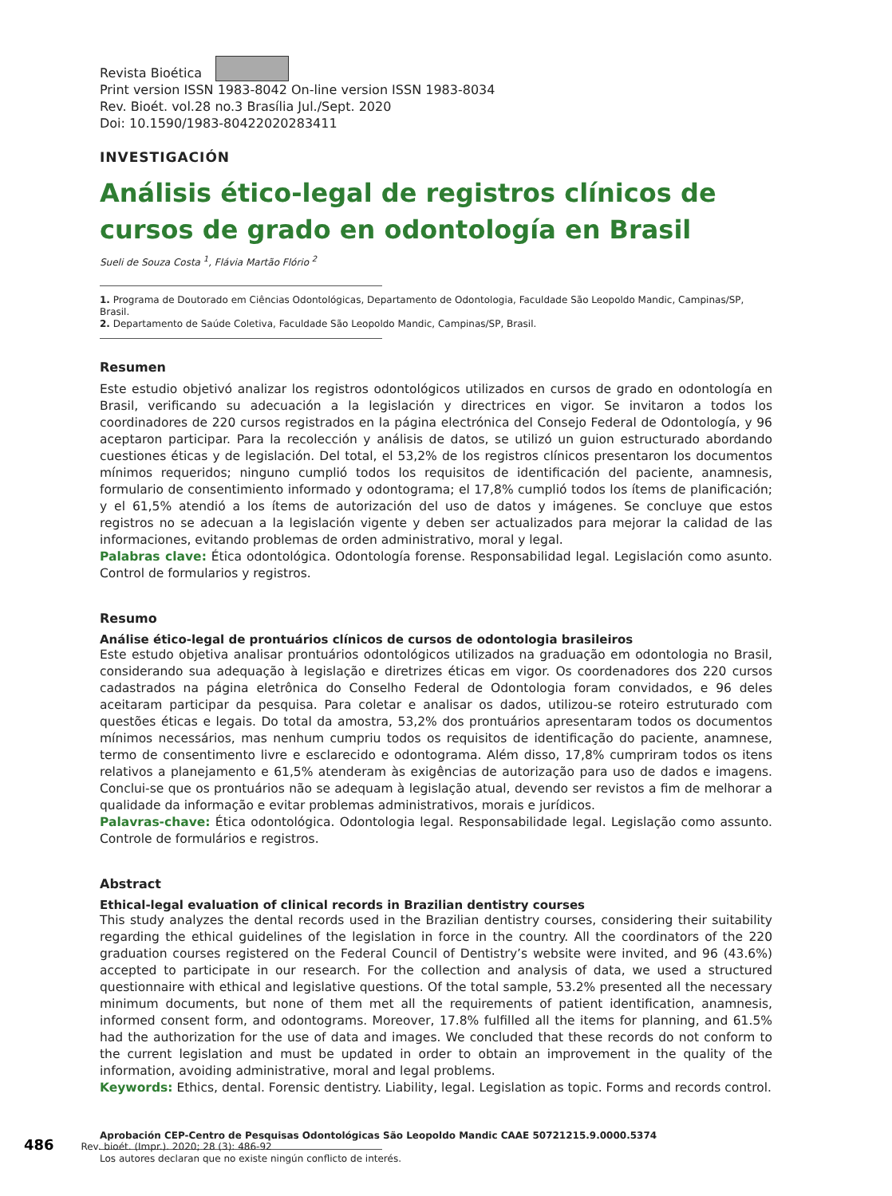Revista Bioética
Print version ISSN 1983-8042 On-line version ISSN 1983-8034
Rev. Bioét. vol.28 no.3 Brasília Jul./Sept. 2020
Doi: 10.1590/1983-80422020283411
INVESTIGACIÓN
Análisis ético-legal de registros clínicos de cursos de grado en odontología en Brasil
Sueli de Souza Costa <sup>1</sup>, Flávia Martão Flório <sup>2</sup>
1. Programa de Doutorado em Ciências Odontológicas, Departamento de Odontologia, Faculdade São Leopoldo Mandic, Campinas/SP, Brasil.
2. Departamento de Saúde Coletiva, Faculdade São Leopoldo Mandic, Campinas/SP, Brasil.
Resumen
Este estudio objetivó analizar los registros odontológicos utilizados en cursos de grado en odontología en Brasil, verificando su adecuación a la legislación y directrices en vigor. Se invitaron a todos los coordinadores de 220 cursos registrados en la página electrónica del Consejo Federal de Odontología, y 96 aceptaron participar. Para la recolección y análisis de datos, se utilizó un guion estructurado abordando cuestiones éticas y de legislación. Del total, el 53,2% de los registros clínicos presentaron los documentos mínimos requeridos; ninguno cumplió todos los requisitos de identificación del paciente, anamnesis, formulario de consentimiento informado y odontograma; el 17,8% cumplió todos los ítems de planificación; y el 61,5% atendió a los ítems de autorización del uso de datos y imágenes. Se concluye que estos registros no se adecuan a la legislación vigente y deben ser actualizados para mejorar la calidad de las informaciones, evitando problemas de orden administrativo, moral y legal.
Palabras clave: Ética odontológica. Odontología forense. Responsabilidad legal. Legislación como asunto. Control de formularios y registros.
Resumo
Análise ético-legal de prontuários clínicos de cursos de odontologia brasileiros
Este estudo objetiva analisar prontuários odontológicos utilizados na graduação em odontologia no Brasil, considerando sua adequação à legislação e diretrizes éticas em vigor. Os coordenadores dos 220 cursos cadastrados na página eletrônica do Conselho Federal de Odontologia foram convidados, e 96 deles aceitaram participar da pesquisa. Para coletar e analisar os dados, utilizou-se roteiro estruturado com questões éticas e legais. Do total da amostra, 53,2% dos prontuários apresentaram todos os documentos mínimos necessários, mas nenhum cumpriu todos os requisitos de identificação do paciente, anamnese, termo de consentimento livre e esclarecido e odontograma. Além disso, 17,8% cumpriram todos os itens relativos a planejamento e 61,5% atenderam às exigências de autorização para uso de dados e imagens. Conclui-se que os prontuários não se adequam à legislação atual, devendo ser revistos a fim de melhorar a qualidade da informação e evitar problemas administrativos, morais e jurídicos.
Palavras-chave: Ética odontológica. Odontologia legal. Responsabilidade legal. Legislação como assunto. Controle de formulários e registros.
Abstract
Ethical-legal evaluation of clinical records in Brazilian dentistry courses
This study analyzes the dental records used in the Brazilian dentistry courses, considering their suitability regarding the ethical guidelines of the legislation in force in the country. All the coordinators of the 220 graduation courses registered on the Federal Council of Dentistry’s website were invited, and 96 (43.6%) accepted to participate in our research. For the collection and analysis of data, we used a structured questionnaire with ethical and legislative questions. Of the total sample, 53.2% presented all the necessary minimum documents, but none of them met all the requirements of patient identification, anamnesis, informed consent form, and odontograms. Moreover, 17.8% fulfilled all the items for planning, and 61.5% had the authorization for the use of data and images. We concluded that these records do not conform to the current legislation and must be updated in order to obtain an improvement in the quality of the information, avoiding administrative, moral and legal problems.
Keywords: Ethics, dental. Forensic dentistry. Liability, legal. Legislation as topic. Forms and records control.
Aprobación CEP-Centro de Pesquisas Odontológicas São Leopoldo Mandic CAAE 50721215.9.0000.5374
Los autores declaran que no existe ningún conflicto de interés.
486 Rev. bioét. (Impr.). 2020; 28 (3): 486-92